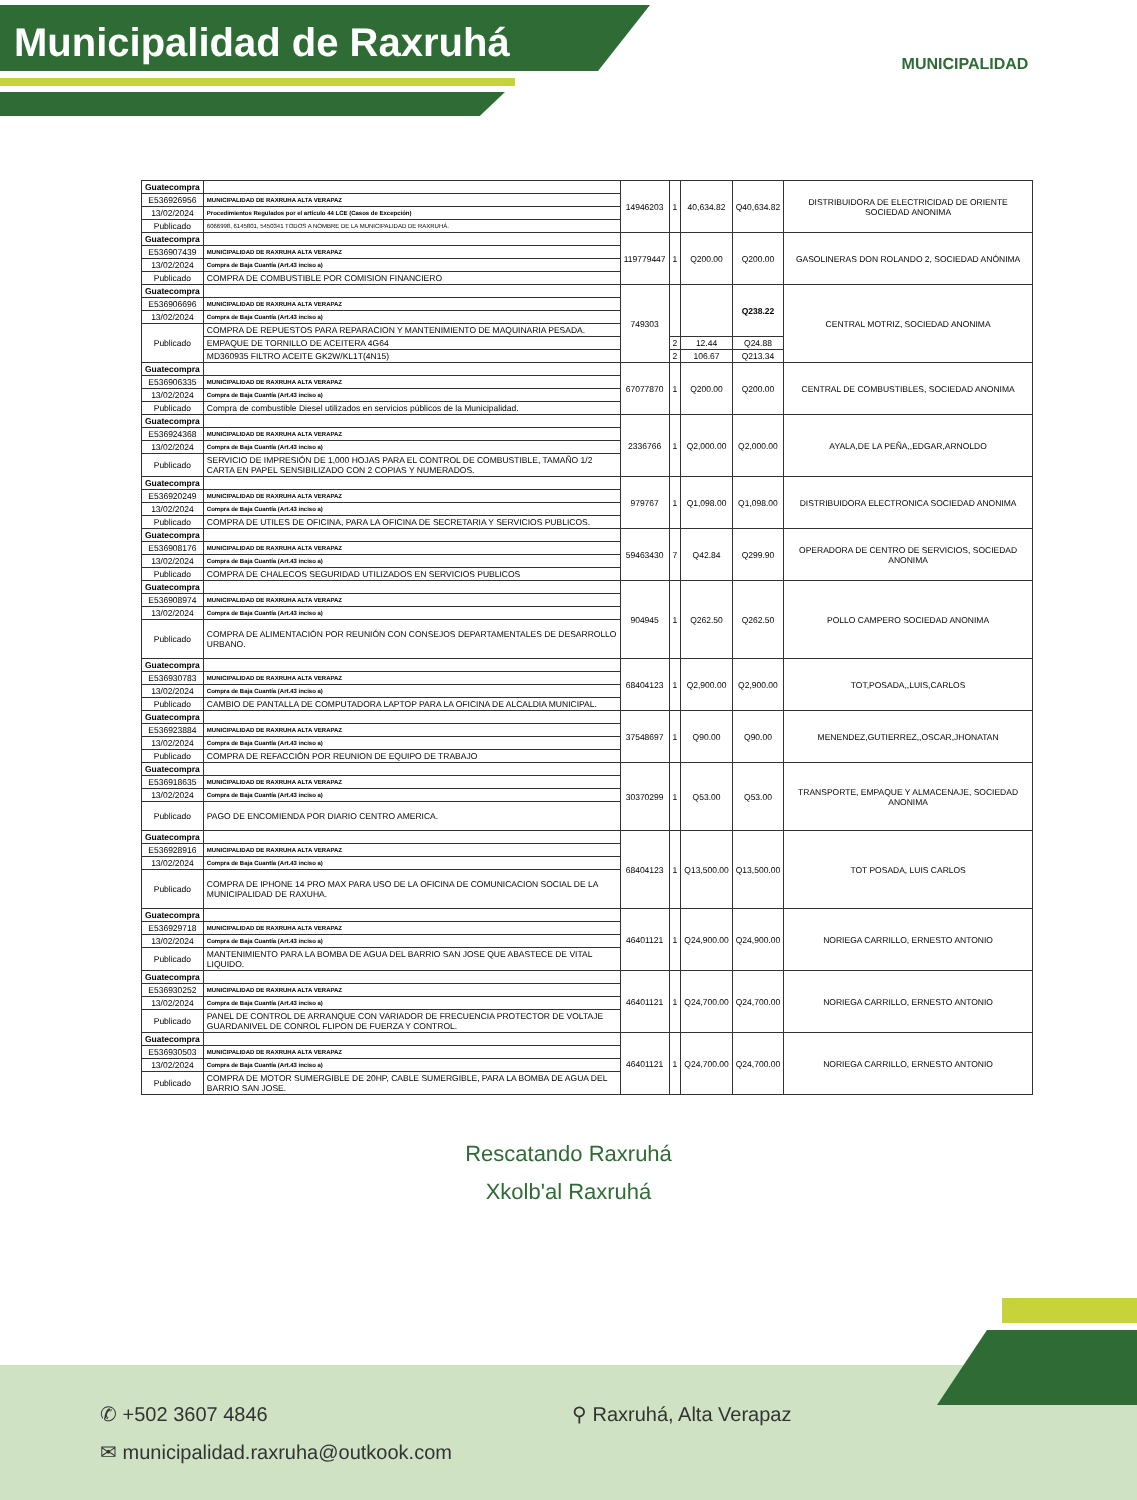Municipalidad de Raxruhá
MUNICIPALIDAD
| Guatecompra | | 14946203 | 1 | 40,634.82 | Q40,634.82 | DISTRIBUIDORA DE ELECTRICIDAD DE ORIENTE SOCIEDAD ANONIMA |
| E536926956 | MUNICIPALIDAD DE RAXRUHA ALTA VERAPAZ | | | | | |
| 13/02/2024 | Procedimientos Regulados por el artículo 44 LCE (Casos de Excepción) | | | | | |
| Publicado | 6066998, 6145801, 5450341 TODOS A NOMBRE DE LA MUNICIPALIDAD DE RAXRUHÁ. | | | | | |
| Guatecompra | | 119779447 | 1 | Q200.00 | Q200.00 | GASOLINERAS DON ROLANDO 2, SOCIEDAD ANÓNIMA |
| E536907439 | MUNICIPALIDAD DE RAXRUHA ALTA VERAPAZ | | | | | |
| 13/02/2024 | Compra de Baja Cuantía (Art.43 inciso a) | | | | | |
| Publicado | COMPRA DE COMBUSTIBLE POR COMISION FINANCIERO | | | | | |
| Guatecompra | | 749303 | | | Q238.22 | CENTRAL MOTRIZ, SOCIEDAD ANONIMA |
| E536906696 | MUNICIPALIDAD DE RAXRUHA ALTA VERAPAZ | | | | | |
| 13/02/2024 | Compra de Baja Cuantía (Art.43 inciso a) | | | | | |
| Publicado | COMPRA DE REPUESTOS PARA REPARACION Y MANTENIMIENTO DE MAQUINARIA PESADA. | | | | | |
| | EMPAQUE DE TORNILLO DE ACEITERA 4G64 | | 2 | 12.44 | Q24.88 | |
| | MD360935 FILTRO ACEITE GK2W/KL1T(4N15) | | 2 | 106.67 | Q213.34 | |
| Guatecompra | | 67077870 | 1 | Q200.00 | Q200.00 | CENTRAL DE COMBUSTIBLES, SOCIEDAD ANONIMA |
| E536906335 | MUNICIPALIDAD DE RAXRUHA ALTA VERAPAZ | | | | | |
| 13/02/2024 | Compra de Baja Cuantía (Art.43 inciso a) | | | | | |
| Publicado | Compra de combustible Diesel utilizados en servicios públicos de la Municipalidad. | | | | | |
| Guatecompra | | 2336766 | 1 | Q2,000.00 | Q2,000.00 | AYALA,DE LA PEÑA,,EDGAR,ARNOLDO |
| E536924368 | MUNICIPALIDAD DE RAXRUHA ALTA VERAPAZ | | | | | |
| 13/02/2024 | Compra de Baja Cuantía (Art.43 inciso a) | | | | | |
| Publicado | SERVICIO DE IMPRESIÓN DE 1,000 HOJAS PARA EL CONTROL DE COMBUSTIBLE, TAMAÑO 1/2 CARTA EN PAPEL SENSIBILIZADO CON 2 COPIAS Y NUMERADOS. | | | | | |
| Guatecompra | | 979767 | 1 | Q1,098.00 | Q1,098.00 | DISTRIBUIDORA ELECTRONICA SOCIEDAD ANONIMA |
| E536920249 | MUNICIPALIDAD DE RAXRUHA ALTA VERAPAZ | | | | | |
| 13/02/2024 | Compra de Baja Cuantía (Art.43 inciso a) | | | | | |
| Publicado | COMPRA DE UTILES DE OFICINA, PARA LA OFICINA DE SECRETARIA Y SERVICIOS PUBLICOS. | | | | | |
| Guatecompra | | 59463430 | 7 | Q42.84 | Q299.90 | OPERADORA DE CENTRO DE SERVICIOS, SOCIEDAD ANONIMA |
| E536908176 | MUNICIPALIDAD DE RAXRUHA ALTA VERAPAZ | | | | | |
| 13/02/2024 | Compra de Baja Cuantía (Art.43 inciso a) | | | | | |
| Publicado | COMPRA DE CHALECOS SEGURIDAD UTILIZADOS EN SERVICIOS PUBLICOS | | | | | |
| Guatecompra | | 904945 | 1 | Q262.50 | Q262.50 | POLLO CAMPERO SOCIEDAD ANONIMA |
| E536908974 | MUNICIPALIDAD DE RAXRUHA ALTA VERAPAZ | | | | | |
| 13/02/2024 | Compra de Baja Cuantía (Art.43 inciso a) | | | | | |
| Publicado | COMPRA DE ALIMENTACIÓN POR REUNIÓN CON CONSEJOS DEPARTAMENTALES DE DESARROLLO URBANO. | | | | | |
| Guatecompra | | 68404123 | 1 | Q2,900.00 | Q2,900.00 | TOT,POSADA,,LUIS,CARLOS |
| E536930783 | MUNICIPALIDAD DE RAXRUHA ALTA VERAPAZ | | | | | |
| 13/02/2024 | Compra de Baja Cuantía (Art.43 inciso a) | | | | | |
| Publicado | CAMBIO DE PANTALLA DE COMPUTADORA LAPTOP PARA LA OFICINA DE ALCALDIA MUNICIPAL. | | | | | |
| Guatecompra | | 37548697 | 1 | Q90.00 | Q90.00 | MENENDEZ,GUTIERREZ,,OSCAR,JHONATAN |
| E536923884 | MUNICIPALIDAD DE RAXRUHA ALTA VERAPAZ | | | | | |
| 13/02/2024 | Compra de Baja Cuantía (Art.43 inciso a) | | | | | |
| Publicado | COMPRA DE REFACCIÓN POR REUNION DE EQUIPO DE TRABAJO | | | | | |
| Guatecompra | | 30370299 | 1 | Q53.00 | Q53.00 | TRANSPORTE, EMPAQUE Y ALMACENAJE, SOCIEDAD ANONIMA |
| E536918635 | MUNICIPALIDAD DE RAXRUHA ALTA VERAPAZ | | | | | |
| 13/02/2024 | Compra de Baja Cuantía (Art.43 inciso a) | | | | | |
| Publicado | PAGO DE ENCOMIENDA POR DIARIO CENTRO AMERICA. | | | | | |
| Guatecompra | | 68404123 | 1 | Q13,500.00 | Q13,500.00 | TOT POSADA, LUIS CARLOS |
| E536928916 | MUNICIPALIDAD DE RAXRUHA ALTA VERAPAZ | | | | | |
| 13/02/2024 | Compra de Baja Cuantía (Art.43 inciso a) | | | | | |
| Publicado | COMPRA DE IPHONE 14 PRO MAX PARA USO DE LA OFICINA DE COMUNICACION SOCIAL DE LA MUNICIPALIDAD DE RAXUHA. | | | | | |
| Guatecompra | | 46401121 | 1 | Q24,900.00 | Q24,900.00 | NORIEGA CARRILLO, ERNESTO ANTONIO |
| E536929718 | MUNICIPALIDAD DE RAXRUHA ALTA VERAPAZ | | | | | |
| 13/02/2024 | Compra de Baja Cuantía (Art.43 inciso a) | | | | | |
| Publicado | MANTENIMIENTO PARA LA BOMBA DE AGUA DEL BARRIO SAN JOSE QUE ABASTECE DE VITAL LIQUIDO. | | | | | |
| Guatecompra | | 46401121 | 1 | Q24,700.00 | Q24,700.00 | NORIEGA CARRILLO, ERNESTO ANTONIO |
| E536930252 | MUNICIPALIDAD DE RAXRUHA ALTA VERAPAZ | | | | | |
| 13/02/2024 | Compra de Baja Cuantía (Art.43 inciso a) | | | | | |
| Publicado | PANEL DE CONTROL DE ARRANQUE CON VARIADOR DE FRECUENCIA PROTECTOR DE VOLTAJE GUARDANIVEL DE CONROL FLIPON DE FUERZA Y CONTROL. | | | | | |
| Guatecompra | | 46401121 | 1 | Q24,700.00 | Q24,700.00 | NORIEGA CARRILLO, ERNESTO ANTONIO |
| E536930503 | MUNICIPALIDAD DE RAXRUHA ALTA VERAPAZ | | | | | |
| 13/02/2024 | Compra de Baja Cuantía (Art.43 inciso a) | | | | | |
| Publicado | COMPRA DE MOTOR SUMERGIBLE DE 20HP, CABLE SUMERGIBLE, PARA LA BOMBA DE AGUA DEL BARRIO SAN JOSE. | | | | | |
Rescatando Raxruhá
Xkolb'al Raxruhá
✆ +502 3607 4846
✉ municipalidad.raxruha@outkook.com
⚲ Raxruhá, Alta Verapaz